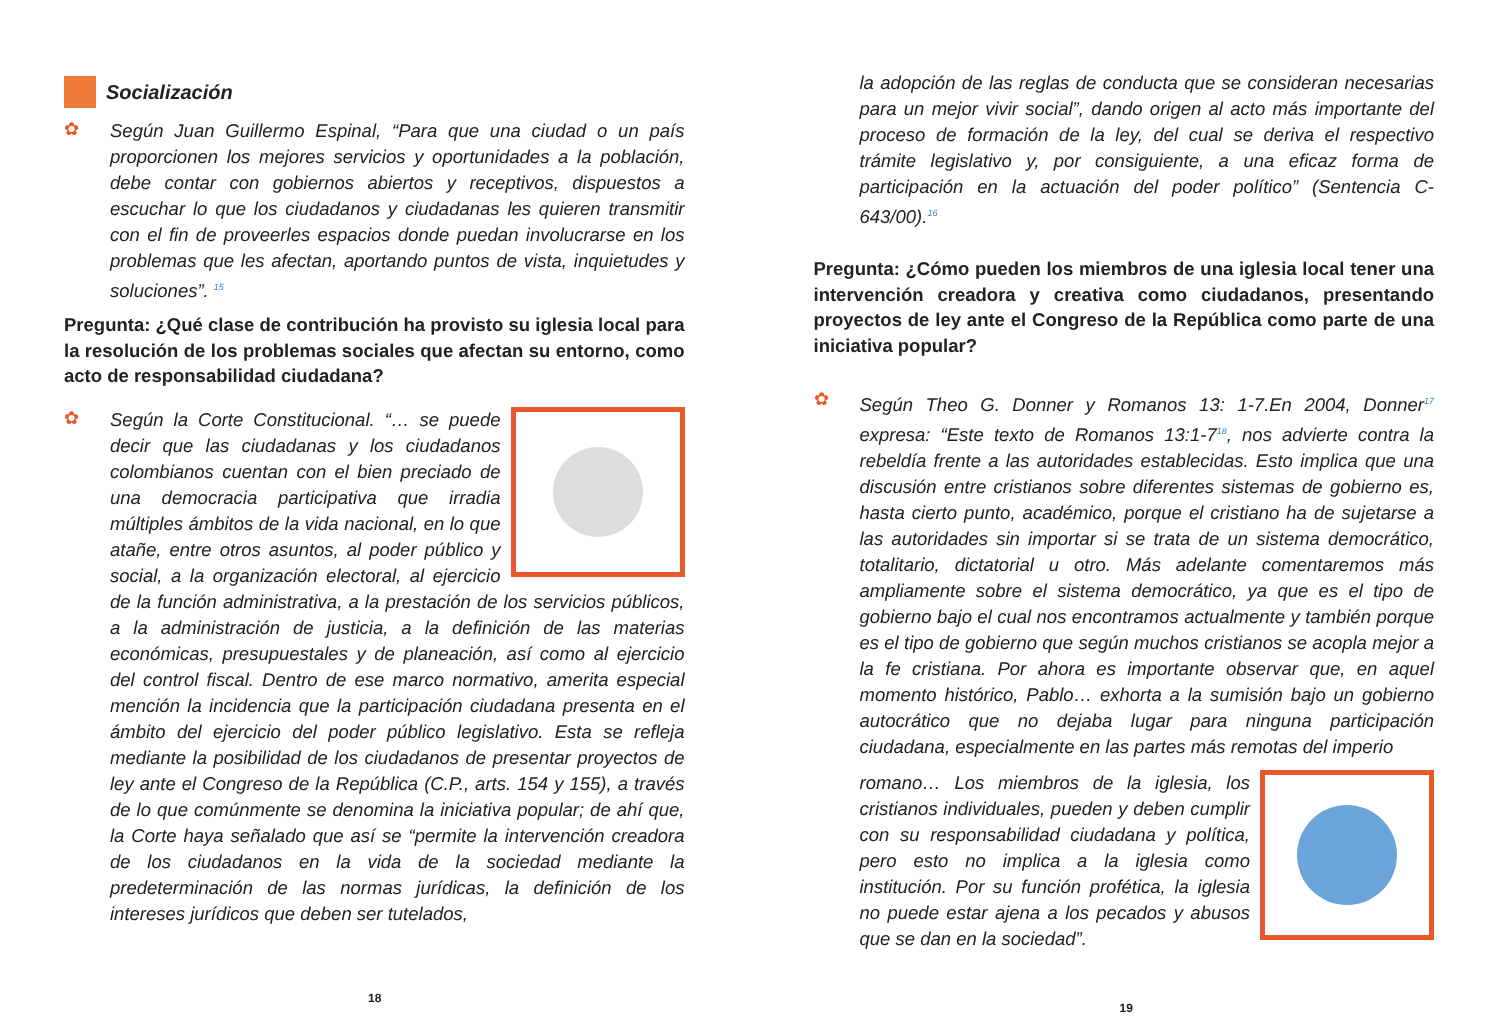Socialización
✿
Según Juan Guillermo Espinal, “Para que una ciudad o un país proporcionen los mejores servicios y oportunidades a la población, debe contar con gobiernos abiertos y receptivos, dispuestos a escuchar lo que los ciudadanos y ciudadanas les quieren transmitir con el fin de proveerles espacios donde puedan involucrarse en los problemas que les afectan, aportando puntos de vista, inquietudes y soluciones”. <sup>15</sup>
Pregunta: ¿Qué clase de contribución ha provisto su iglesia local para la resolución de los problemas sociales que afectan su entorno, como acto de responsabilidad ciudadana?
✿
Según la Corte Constitucional. “… se puede decir que las ciudadanas y los ciudadanos colombianos cuentan con el bien preciado de una democracia participativa que irradia múltiples ámbitos de la vida nacional, en lo que atañe, entre otros asuntos, al poder público y social, a la organización electoral, al ejercicio de la función administrativa, a la prestación de los servicios públicos, a la administración de justicia, a la definición de las materias económicas, presupuestales y de planeación, así como al ejercicio del control fiscal. Dentro de ese marco normativo, amerita especial mención la incidencia que la participación ciudadana presenta en el ámbito del ejercicio del poder público legislativo. Esta se refleja mediante la posibilidad de los ciudadanos de presentar proyectos de ley ante el Congreso de la República (C.P., arts. 154 y 155), a través de lo que comúnmente se denomina la iniciativa popular; de ahí que, la Corte haya señalado que así se “permite la intervención creadora de los ciudadanos en la vida de la sociedad mediante la predeterminación de las normas jurídicas, la definición de los intereses jurídicos que deben ser tutelados,
18
la adopción de las reglas de conducta que se consideran necesarias para un mejor vivir social”, dando origen al acto más importante del proceso de formación de la ley, del cual se deriva el respectivo trámite legislativo y, por consiguiente, a una eficaz forma de participación en la actuación del poder político” (Sentencia C-643/00).<sup>16</sup>
Pregunta: ¿Cómo pueden los miembros de una iglesia local tener una intervención creadora y creativa como ciudadanos, presentando proyectos de ley ante el Congreso de la República como parte de una iniciativa popular?
✿
Según Theo G. Donner y Romanos 13: 1-7.En 2004, Donner<sup>17</sup> expresa: “Este texto de Romanos 13:1-7<sup>18</sup>, nos advierte contra la rebeldía frente a las autoridades establecidas. Esto implica que una discusión entre cristianos sobre diferentes sistemas de gobierno es, hasta cierto punto, académico, porque el cristiano ha de sujetarse a las autoridades sin importar si se trata de un sistema democrático, totalitario, dictatorial u otro. Más adelante comentaremos más ampliamente sobre el sistema democrático, ya que es el tipo de gobierno bajo el cual nos encontramos actualmente y también porque es el tipo de gobierno que según muchos cristianos se acopla mejor a la fe cristiana. Por ahora es importante observar que, en aquel momento histórico, Pablo… exhorta a la sumisión bajo un gobierno autocrático que no dejaba lugar para ninguna participación ciudadana, especialmente en las partes más remotas del imperio
romano… Los miembros de la iglesia, los cristianos individuales, pueden y deben cumplir con su responsabilidad ciudadana y política, pero esto no implica a la iglesia como institución. Por su función profética, la iglesia no puede estar ajena a los pecados y abusos que se dan en la sociedad”.
19